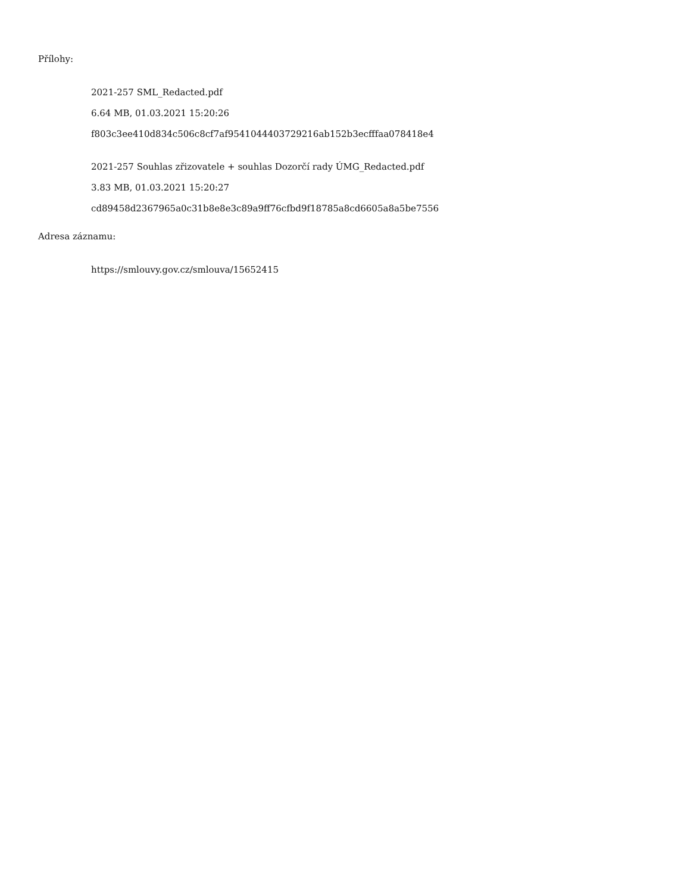Přílohy:
2021-257 SML_Redacted.pdf
6.64 MB, 01.03.2021 15:20:26
f803c3ee410d834c506c8cf7af9541044403729216ab152b3ecfffaa078418e4
2021-257 Souhlas zřizovatele + souhlas Dozorčí rady ÚMG_Redacted.pdf
3.83 MB, 01.03.2021 15:20:27
cd89458d2367965a0c31b8e8e3c89a9ff76cfbd9f18785a8cd6605a8a5be7556
Adresa záznamu:
https://smlouvy.gov.cz/smlouva/15652415